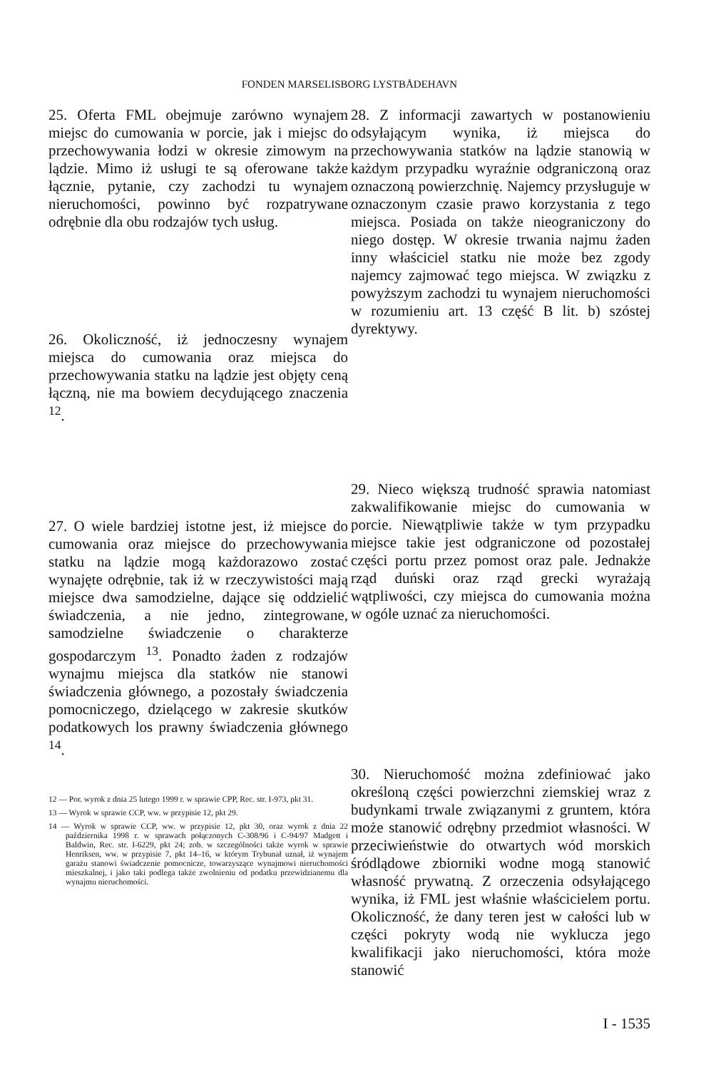FONDEN MARSELISBORG LYSTBÅDEHAVN
25. Oferta FML obejmuje zarówno wynajem miejsc do cumowania w porcie, jak i miejsc do przechowywania łodzi w okresie zimowym na lądzie. Mimo iż usługi te są oferowane także łącznie, pytanie, czy zachodzi tu wynajem nieruchomości, powinno być rozpatrywane odrębnie dla obu rodzajów tych usług.
26. Okoliczność, iż jednoczesny wynajem miejsca do cumowania oraz miejsca do przechowywania statku na lądzie jest objęty ceną łączną, nie ma bowiem decydującego znaczenia <sup>12</sup>.
27. O wiele bardziej istotne jest, iż miejsce do cumowania oraz miejsce do przechowywania statku na lądzie mogą każdorazowo zostać wynajęte odrębnie, tak iż w rzeczywistości mają miejsce dwa samodzielne, dające się oddzielić świadczenia, a nie jedno, zintegrowane, samodzielne świadczenie o charakterze gospodarczym <sup>13</sup>. Ponadto żaden z rodzajów wynajmu miejsca dla statków nie stanowi świadczenia głównego, a pozostały świadczenia pomocniczego, dzielącego w zakresie skutków podatkowych los prawny świadczenia głównego <sup>14</sup>.
12 — Por. wyrok z dnia 25 lutego 1999 r. w sprawie CPP, Rec. str. I-973, pkt 31.
13 — Wyrok w sprawie CCP, ww. w przypisie 12, pkt 29.
14 — Wyrok w sprawie CCP, ww. w przypisie 12, pkt 30, oraz wyrok z dnia 22 października 1998 r. w sprawach połączonych C-308/96 i C-94/97 Madgett i Baldwin, Rec. str. I-6229, pkt 24; zob. w szczególności także wyrok w sprawie Henriksen, ww. w przypisie 7, pkt 14–16, w którym Trybunał uznał, iż wynajem garażu stanowi świadczenie pomocnicze, towarzyszące wynajmowi nieruchomości mieszkalnej, i jako taki podlega także zwolnieniu od podatku przewidzianemu dla wynajmu nieruchomości.
28. Z informacji zawartych w postanowieniu odsyłającym wynika, iż miejsca do przechowywania statków na lądzie stanowią w każdym przypadku wyraźnie odgraniczoną oraz oznaczoną powierzchnię. Najemcy przysługuje w oznaczonym czasie prawo korzystania z tego miejsca. Posiada on także nieograniczony do niego dostęp. W okresie trwania najmu żaden inny właściciel statku nie może bez zgody najemcy zajmować tego miejsca. W związku z powyższym zachodzi tu wynajem nieruchomości w rozumieniu art. 13 część B lit. b) szóstej dyrektywy.
29. Nieco większą trudność sprawia natomiast zakwalifikowanie miejsc do cumowania w porcie. Niewątpliwie także w tym przypadku miejsce takie jest odgraniczone od pozostałej części portu przez pomost oraz pale. Jednakże rząd duński oraz rząd grecki wyrażają wątpliwości, czy miejsca do cumowania można w ogóle uznać za nieruchomości.
30. Nieruchomość można zdefiniować jako określoną części powierzchni ziemskiej wraz z budynkami trwale związanymi z gruntem, która może stanowić odrębny przedmiot własności. W przeciwieństwie do otwartych wód morskich śródlądowe zbiorniki wodne mogą stanowić własność prywatną. Z orzeczenia odsyłającego wynika, iż FML jest właśnie właścicielem portu. Okoliczność, że dany teren jest w całości lub w części pokryty wodą nie wyklucza jego kwalifikacji jako nieruchomości, która może stanowić
I - 1535